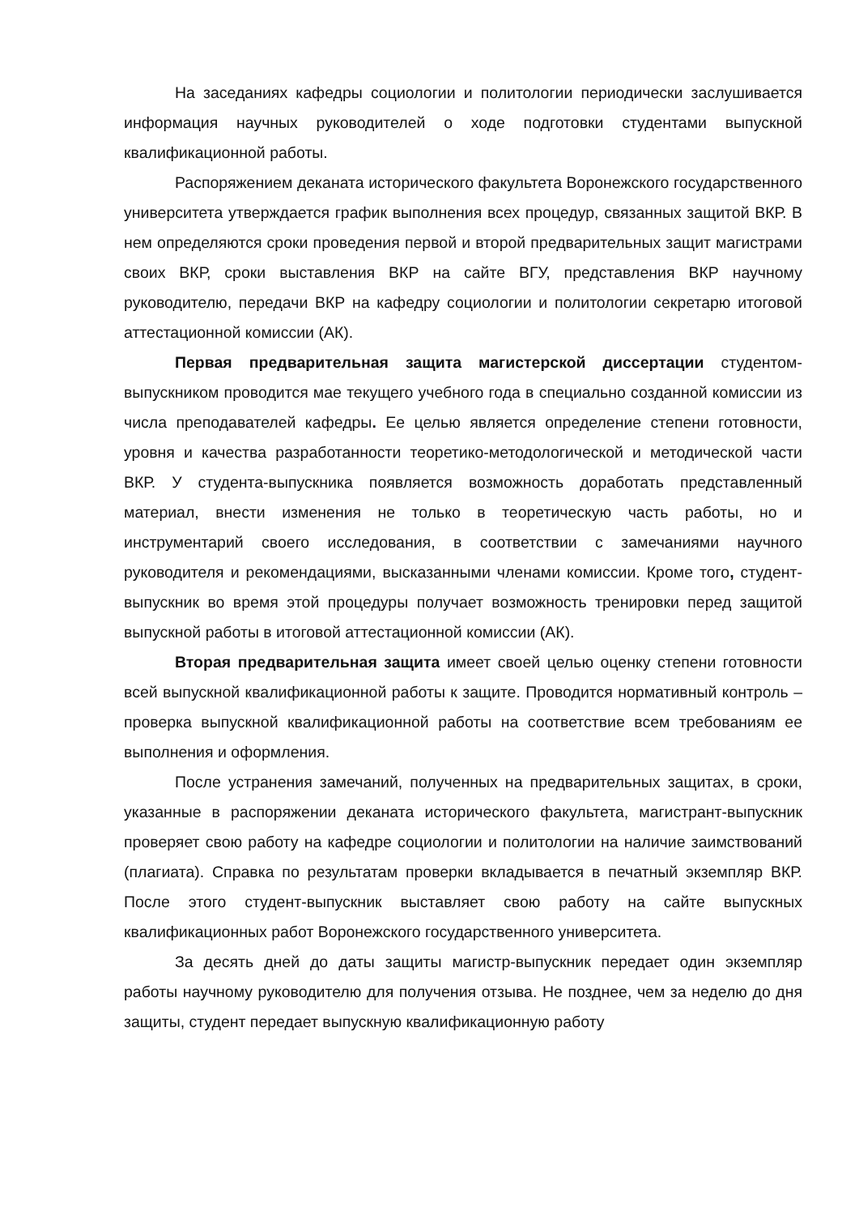На заседаниях кафедры социологии и политологии периодически заслушивается информация научных руководителей о ходе подготовки студентами выпускной квалификационной работы.
Распоряжением деканата исторического факультета Воронежского государственного университета утверждается график выполнения всех процедур, связанных защитой ВКР. В нем определяются сроки проведения первой и второй предварительных защит магистрами своих ВКР, сроки выставления ВКР на сайте ВГУ, представления ВКР научному руководителю, передачи ВКР на кафедру социологии и политологии секретарю итоговой аттестационной комиссии (АК).
Первая предварительная защита магистерской диссертации студентом-выпускником проводится мае текущего учебного года в специально созданной комиссии из числа преподавателей кафедры. Ее целью является определение степени готовности, уровня и качества разработанности теоретико-методологической и методической части ВКР. У студента-выпускника появляется возможность доработать представленный материал, внести изменения не только в теоретическую часть работы, но и инструментарий своего исследования, в соответствии с замечаниями научного руководителя и рекомендациями, высказанными членами комиссии. Кроме того, студент-выпускник во время этой процедуры получает возможность тренировки перед защитой выпускной работы в итоговой аттестационной комиссии (АК).
Вторая предварительная защита имеет своей целью оценку степени готовности всей выпускной квалификационной работы к защите. Проводится нормативный контроль – проверка выпускной квалификационной работы на соответствие всем требованиям ее выполнения и оформления.
После устранения замечаний, полученных на предварительных защитах, в сроки, указанные в распоряжении деканата исторического факультета, магистрант-выпускник проверяет свою работу на кафедре социологии и политологии на наличие заимствований (плагиата). Справка по результатам проверки вкладывается в печатный экземпляр ВКР. После этого студент-выпускник выставляет свою работу на сайте выпускных квалификационных работ Воронежского государственного университета.
За десять дней до даты защиты магистр-выпускник передает один экземпляр работы научному руководителю для получения отзыва. Не позднее, чем за неделю до дня защиты, студент передает выпускную квалификационную работу